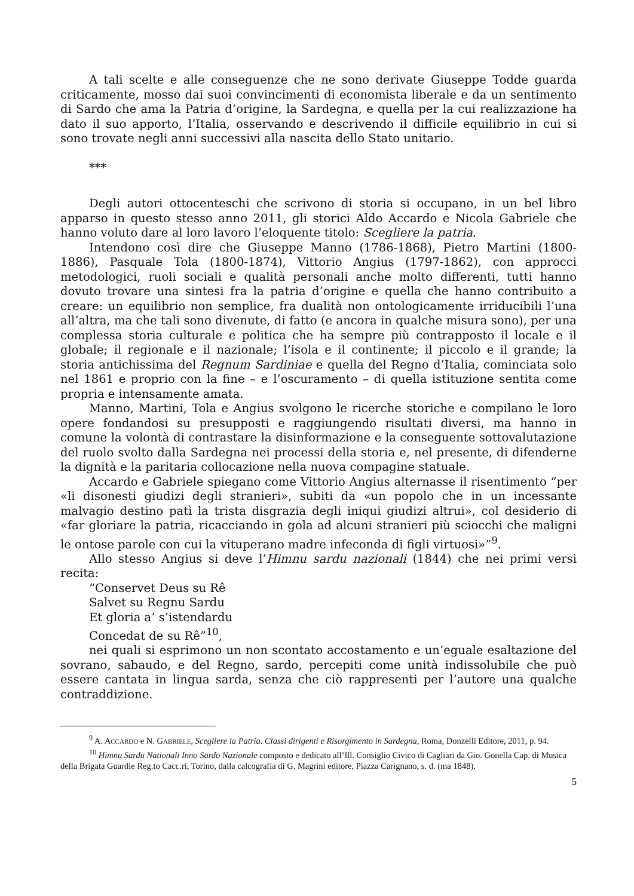A tali scelte e alle conseguenze che ne sono derivate Giuseppe Todde guarda criticamente, mosso dai suoi convincimenti di economista liberale e da un sentimento di Sardo che ama la Patria d’origine, la Sardegna, e quella per la cui realizzazione ha dato il suo apporto, l’Italia, osservando e descrivendo il difficile equilibrio in cui si sono trovate negli anni successivi alla nascita dello Stato unitario.
***
Degli autori ottocenteschi che scrivono di storia si occupano, in un bel libro apparso in questo stesso anno 2011, gli storici Aldo Accardo e Nicola Gabriele che hanno voluto dare al loro lavoro l’eloquente titolo: Scegliere la patria.
Intendono così dire che Giuseppe Manno (1786-1868), Pietro Martini (1800-1886), Pasquale Tola (1800-1874), Vittorio Angius (1797-1862), con approcci metodologici, ruoli sociali e qualità personali anche molto differenti, tutti hanno dovuto trovare una sintesi fra la patria d’origine e quella che hanno contribuito a creare: un equilibrio non semplice, fra dualità non ontologicamente irriducibili l’una all’altra, ma che tali sono divenute, di fatto (e ancora in qualche misura sono), per una complessa storia culturale e politica che ha sempre più contrapposto il locale e il globale; il regionale e il nazionale; l’isola e il continente; il piccolo e il grande; la storia antichissima del Regnum Sardiniae e quella del Regno d’Italia, cominciata solo nel 1861 e proprio con la fine – e l’oscuramento – di quella istituzione sentita come propria e intensamente amata.
Manno, Martini, Tola e Angius svolgono le ricerche storiche e compilano le loro opere fondandosi su presupposti e raggiungendo risultati diversi, ma hanno in comune la volontà di contrastare la disinformazione e la conseguente sottovalutazione del ruolo svolto dalla Sardegna nei processi della storia e, nel presente, di difenderne la dignità e la paritaria collocazione nella nuova compagine statuale.
Accardo e Gabriele spiegano come Vittorio Angius alternasse il risentimento “per «li disonesti giudizi degli stranieri», subiti da «un popolo che in un incessante malvagio destino patì la trista disgrazia degli iniqui giudizi altrui», col desiderio di «far gloriare la patria, ricacciando in gola ad alcuni stranieri più sciocchi che maligni le ontose parole con cui la vituperano madre infeconda di figli virtuosi»”<sup>9</sup>.
Allo stesso Angius si deve l’Himnu sardu nazionali (1844) che nei primi versi recita:
“Conservet Deus su Rê
Salvet su Regnu Sardu
Et gloria a’ s’istendardu
Concedat de su Rê”<sup>10</sup>,
nei quali si esprimono un non scontato accostamento e un’eguale esaltazione del sovrano, sabaudo, e del Regno, sardo, percepiti come unità indissolubile che può essere cantata in lingua sarda, senza che ciò rappresenti per l’autore una qualche contraddizione.
<sup>9</sup> A. ACCARDO e N. GABRIELE, Scegliere la Patria. Classi dirigenti e Risorgimento in Sardegna, Roma, Donzelli Editore, 2011, p. 94.
<sup>10</sup> Himnu Sardu Nationali Inno Sardo Nazionale composto e dedicato all’Ill. Consiglio Civico di Cagliari da Gio. Gonella Cap. di Musica della Brigata Guardie Reg.to Cacc.ri, Torino, dalla calcografia di G. Magrini editore, Piazza Carignano, s. d. (ma 1848).
5